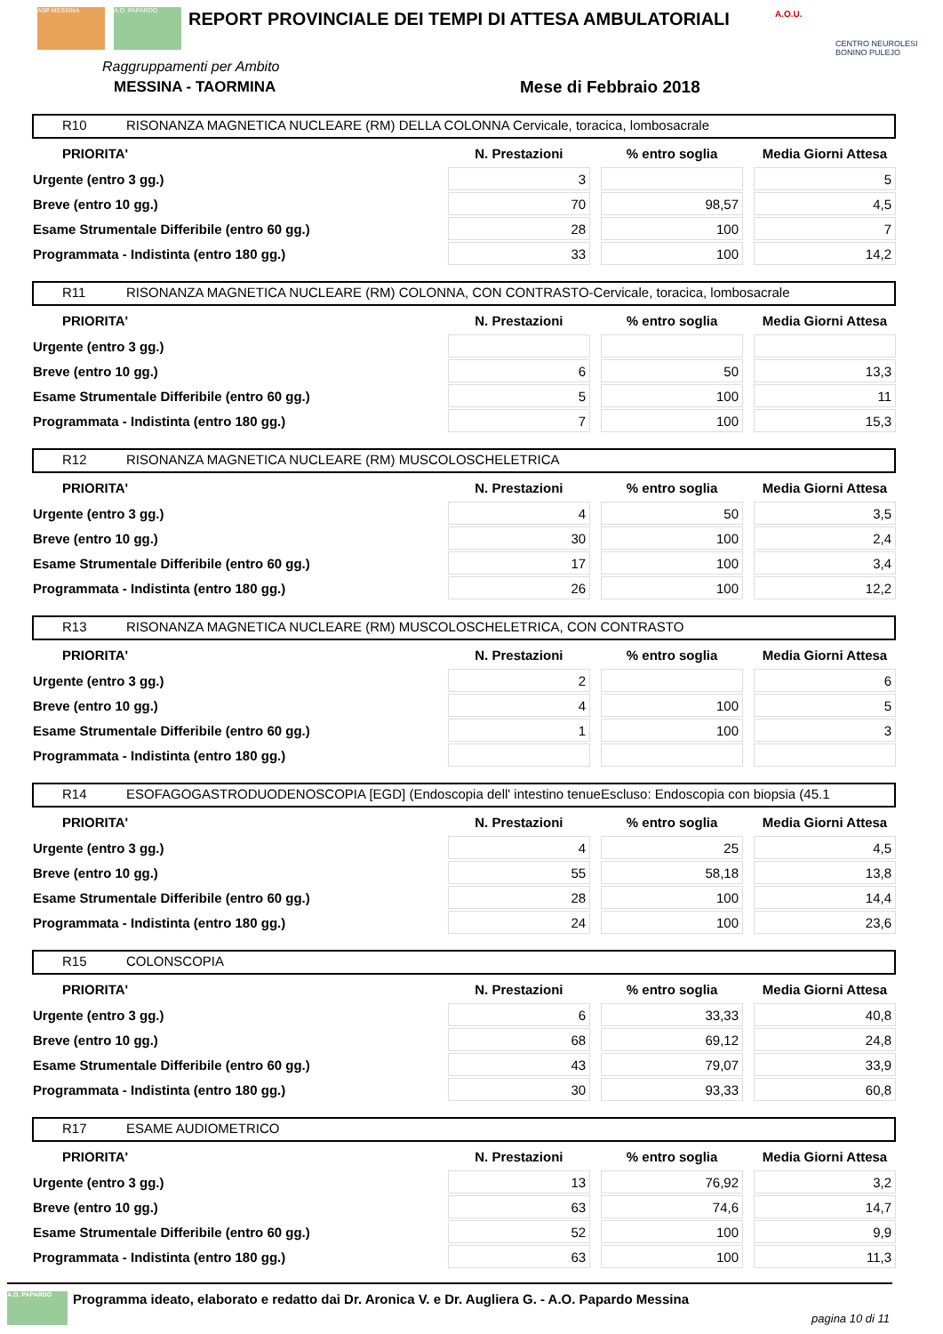ASP MESSINA A.O. PAPARDO
REPORT PROVINCIALE DEI TEMPI DI ATTESA AMBULATORIALI
A.O.U.
CENTRO NEUROLESI BONINO PULEJO
Raggruppamenti per Ambito
MESSINA - TAORMINA Mese di Febbraio 2018
R10 RISONANZA MAGNETICA NUCLEARE (RM) DELLA COLONNA Cervicale, toracica, lombosacrale
| PRIORITA' | N. Prestazioni | % entro soglia | Media Giorni Attesa |
| --- | --- | --- | --- |
| Urgente (entro 3 gg.) | 3 | | 5 |
| Breve (entro 10 gg.) | 70 | 98,57 | 4,5 |
| Esame Strumentale Differibile (entro 60 gg.) | 28 | 100 | 7 |
| Programmata - Indistinta (entro 180 gg.) | 33 | 100 | 14,2 |
R11 RISONANZA MAGNETICA NUCLEARE (RM) COLONNA, CON CONTRASTO-Cervicale, toracica, lombosacrale
| PRIORITA' | N. Prestazioni | % entro soglia | Media Giorni Attesa |
| --- | --- | --- | --- |
| Urgente (entro 3 gg.) | | | |
| Breve (entro 10 gg.) | 6 | 50 | 13,3 |
| Esame Strumentale Differibile (entro 60 gg.) | 5 | 100 | 11 |
| Programmata - Indistinta (entro 180 gg.) | 7 | 100 | 15,3 |
R12 RISONANZA MAGNETICA NUCLEARE (RM) MUSCOLOSCHELETRICA
| PRIORITA' | N. Prestazioni | % entro soglia | Media Giorni Attesa |
| --- | --- | --- | --- |
| Urgente (entro 3 gg.) | 4 | 50 | 3,5 |
| Breve (entro 10 gg.) | 30 | 100 | 2,4 |
| Esame Strumentale Differibile (entro 60 gg.) | 17 | 100 | 3,4 |
| Programmata - Indistinta (entro 180 gg.) | 26 | 100 | 12,2 |
R13 RISONANZA MAGNETICA NUCLEARE (RM) MUSCOLOSCHELETRICA, CON CONTRASTO
| PRIORITA' | N. Prestazioni | % entro soglia | Media Giorni Attesa |
| --- | --- | --- | --- |
| Urgente (entro 3 gg.) | 2 | | 6 |
| Breve (entro 10 gg.) | 4 | 100 | 5 |
| Esame Strumentale Differibile (entro 60 gg.) | 1 | 100 | 3 |
| Programmata - Indistinta (entro 180 gg.) | | | |
R14 ESOFAGOGASTRODUODENOSCOPIA [EGD] (Endoscopia dell' intestino tenueEscluso: Endoscopia con biopsia (45.1
| PRIORITA' | N. Prestazioni | % entro soglia | Media Giorni Attesa |
| --- | --- | --- | --- |
| Urgente (entro 3 gg.) | 4 | 25 | 4,5 |
| Breve (entro 10 gg.) | 55 | 58,18 | 13,8 |
| Esame Strumentale Differibile (entro 60 gg.) | 28 | 100 | 14,4 |
| Programmata - Indistinta (entro 180 gg.) | 24 | 100 | 23,6 |
R15 COLONSCOPIA
| PRIORITA' | N. Prestazioni | % entro soglia | Media Giorni Attesa |
| --- | --- | --- | --- |
| Urgente (entro 3 gg.) | 6 | 33,33 | 40,8 |
| Breve (entro 10 gg.) | 68 | 69,12 | 24,8 |
| Esame Strumentale Differibile (entro 60 gg.) | 43 | 79,07 | 33,9 |
| Programmata - Indistinta (entro 180 gg.) | 30 | 93,33 | 60,8 |
R17 ESAME AUDIOMETRICO
| PRIORITA' | N. Prestazioni | % entro soglia | Media Giorni Attesa |
| --- | --- | --- | --- |
| Urgente (entro 3 gg.) | 13 | 76,92 | 3,2 |
| Breve (entro 10 gg.) | 63 | 74,6 | 14,7 |
| Esame Strumentale Differibile (entro 60 gg.) | 52 | 100 | 9,9 |
| Programmata - Indistinta (entro 180 gg.) | 63 | 100 | 11,3 |
A.O. PAPARDO Programma ideato, elaborato e redatto dai Dr. Aronica V. e Dr. Augliera G. - A.O. Papardo Messina
pagina 10 di 11